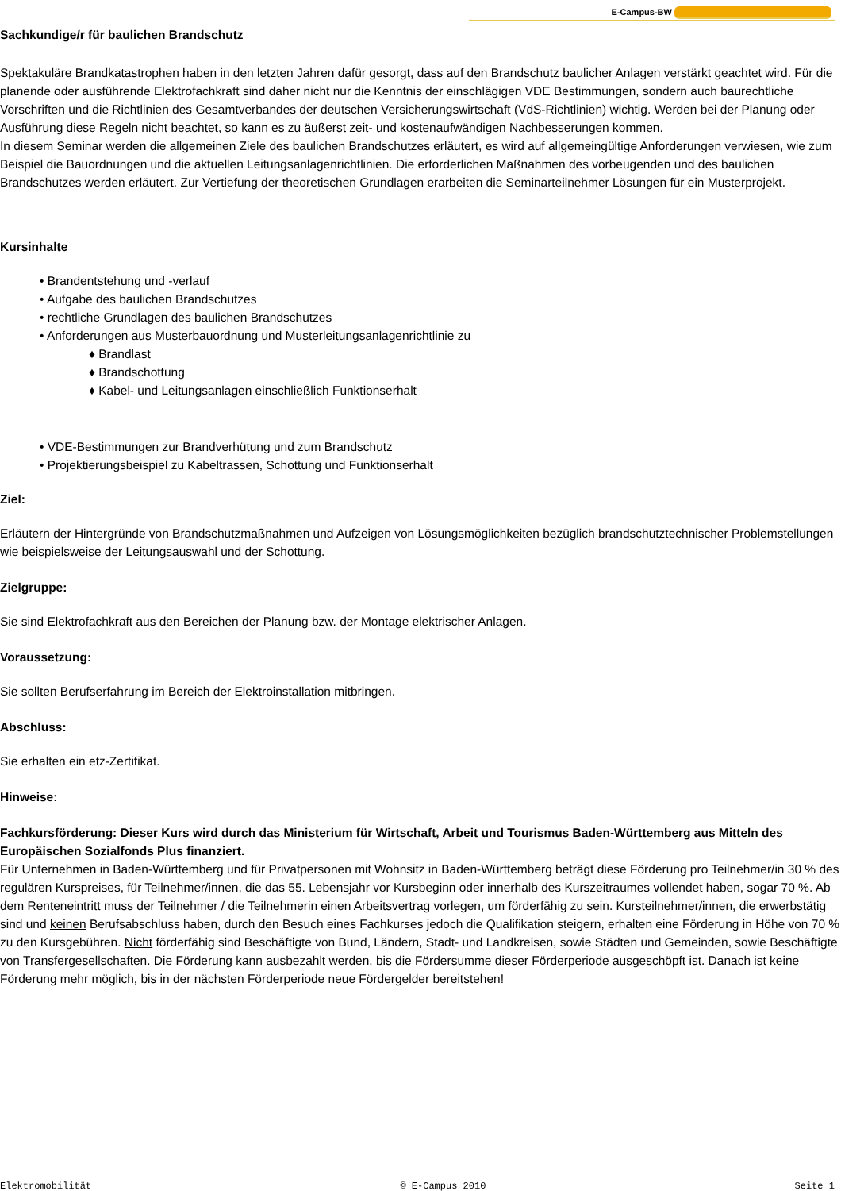E-Campus-BW
Sachkundige/r für baulichen Brandschutz
Spektakuläre Brandkatastrophen haben in den letzten Jahren dafür gesorgt, dass auf den Brandschutz baulicher Anlagen verstärkt geachtet wird. Für die planende oder ausführende Elektrofachkraft sind daher nicht nur die Kenntnis der einschlägigen VDE Bestimmungen, sondern auch baurechtliche Vorschriften und die Richtlinien des Gesamtverbandes der deutschen Versicherungswirtschaft (VdS-Richtlinien) wichtig. Werden bei der Planung oder Ausführung diese Regeln nicht beachtet, so kann es zu äußerst zeit- und kostenaufwändigen Nachbesserungen kommen.
In diesem Seminar werden die allgemeinen Ziele des baulichen Brandschutzes erläutert, es wird auf allgemeingültige Anforderungen verwiesen, wie zum Beispiel die Bauordnungen und die aktuellen Leitungsanlagenrichtlinien. Die erforderlichen Maßnahmen des vorbeugenden und des baulichen Brandschutzes werden erläutert. Zur Vertiefung der theoretischen Grundlagen erarbeiten die Seminarteilnehmer Lösungen für ein Musterprojekt.
Kursinhalte
• Brandentstehung und -verlauf
• Aufgabe des baulichen Brandschutzes
• rechtliche Grundlagen des baulichen Brandschutzes
• Anforderungen aus Musterbauordnung und Musterleitungsanlagenrichtlinie zu
♦ Brandlast
♦ Brandschottung
♦ Kabel- und Leitungsanlagen einschließlich Funktionserhalt
• VDE-Bestimmungen zur Brandverhütung und zum Brandschutz
• Projektierungsbeispiel zu Kabeltrassen, Schottung und Funktionserhalt
Ziel:
Erläutern der Hintergründe von Brandschutzmaßnahmen und Aufzeigen von Lösungsmöglichkeiten bezüglich brandschutztechnischer Problemstellungen wie beispielsweise der Leitungsauswahl und der Schottung.
Zielgruppe:
Sie sind Elektrofachkraft aus den Bereichen der Planung bzw. der Montage elektrischer Anlagen.
Voraussetzung:
Sie sollten Berufserfahrung im Bereich der Elektroinstallation mitbringen.
Abschluss:
Sie erhalten ein etz-Zertifikat.
Hinweise:
Fachkursförderung: Dieser Kurs wird durch das Ministerium für Wirtschaft, Arbeit und Tourismus Baden-Württemberg aus Mitteln des Europäischen Sozialfonds Plus finanziert.
Für Unternehmen in Baden-Württemberg und für Privatpersonen mit Wohnsitz in Baden-Württemberg beträgt diese Förderung pro Teilnehmer/in 30 % des regulären Kurspreises, für Teilnehmer/innen, die das 55. Lebensjahr vor Kursbeginn oder innerhalb des Kurszeitraumes vollendet haben, sogar 70 %. Ab dem Renteneintritt muss der Teilnehmer / die Teilnehmerin einen Arbeitsvertrag vorlegen, um förderfähig zu sein. Kursteilnehmer/innen, die erwerbstätig sind und keinen Berufsabschluss haben, durch den Besuch eines Fachkurses jedoch die Qualifikation steigern, erhalten eine Förderung in Höhe von 70 % zu den Kursgebühren. Nicht förderfähig sind Beschäftigte von Bund, Ländern, Stadt- und Landkreisen, sowie Städten und Gemeinden, sowie Beschäftigte von Transfergesellschaften. Die Förderung kann ausbezahlt werden, bis die Fördersumme dieser Förderperiode ausgeschöpft ist. Danach ist keine Förderung mehr möglich, bis in der nächsten Förderperiode neue Fördergelder bereitstehen!
Elektromobilität © E-Campus 2010 Seite 1